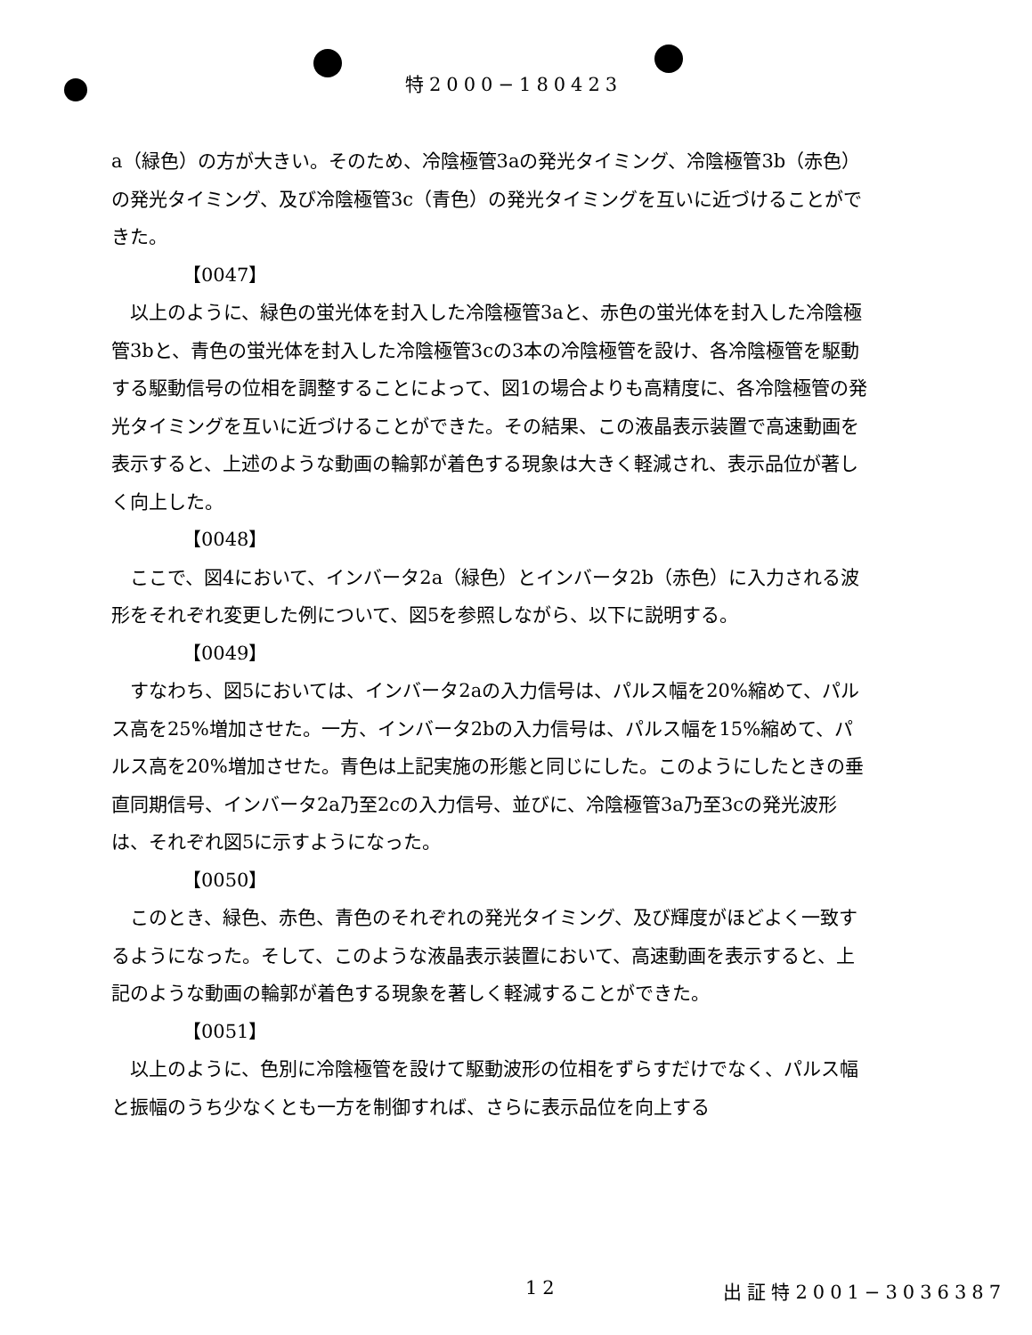特2000−180423
a（緑色）の方が大きい。そのため、冷陰極管3aの発光タイミング、冷陰極管3b（赤色）の発光タイミング、及び冷陰極管3c（青色）の発光タイミングを互いに近づけることができた。
【0047】
　以上のように、緑色の蛍光体を封入した冷陰極管3aと、赤色の蛍光体を封入した冷陰極管3bと、青色の蛍光体を封入した冷陰極管3cの3本の冷陰極管を設け、各冷陰極管を駆動する駆動信号の位相を調整することによって、図1の場合よりも高精度に、各冷陰極管の発光タイミングを互いに近づけることができた。その結果、この液晶表示装置で高速動画を表示すると、上述のような動画の輪郭が着色する現象は大きく軽減され、表示品位が著しく向上した。
【0048】
　ここで、図4において、インバータ2a（緑色）とインバータ2b（赤色）に入力される波形をそれぞれ変更した例について、図5を参照しながら、以下に説明する。
【0049】
　すなわち、図5においては、インバータ2aの入力信号は、パルス幅を20%縮めて、パルス高を25%増加させた。一方、インバータ2bの入力信号は、パルス幅を15%縮めて、パルス高を20%増加させた。青色は上記実施の形態と同じにした。このようにしたときの垂直同期信号、インバータ2a乃至2cの入力信号、並びに、冷陰極管3a乃至3cの発光波形は、それぞれ図5に示すようになった。
【0050】
　このとき、緑色、赤色、青色のそれぞれの発光タイミング、及び輝度がほどよく一致するようになった。そして、このような液晶表示装置において、高速動画を表示すると、上記のような動画の輪郭が着色する現象を著しく軽減することができた。
【0051】
　以上のように、色別に冷陰極管を設けて駆動波形の位相をずらすだけでなく、パルス幅と振幅のうち少なくとも一方を制御すれば、さらに表示品位を向上する
12 出証特2001−3036387